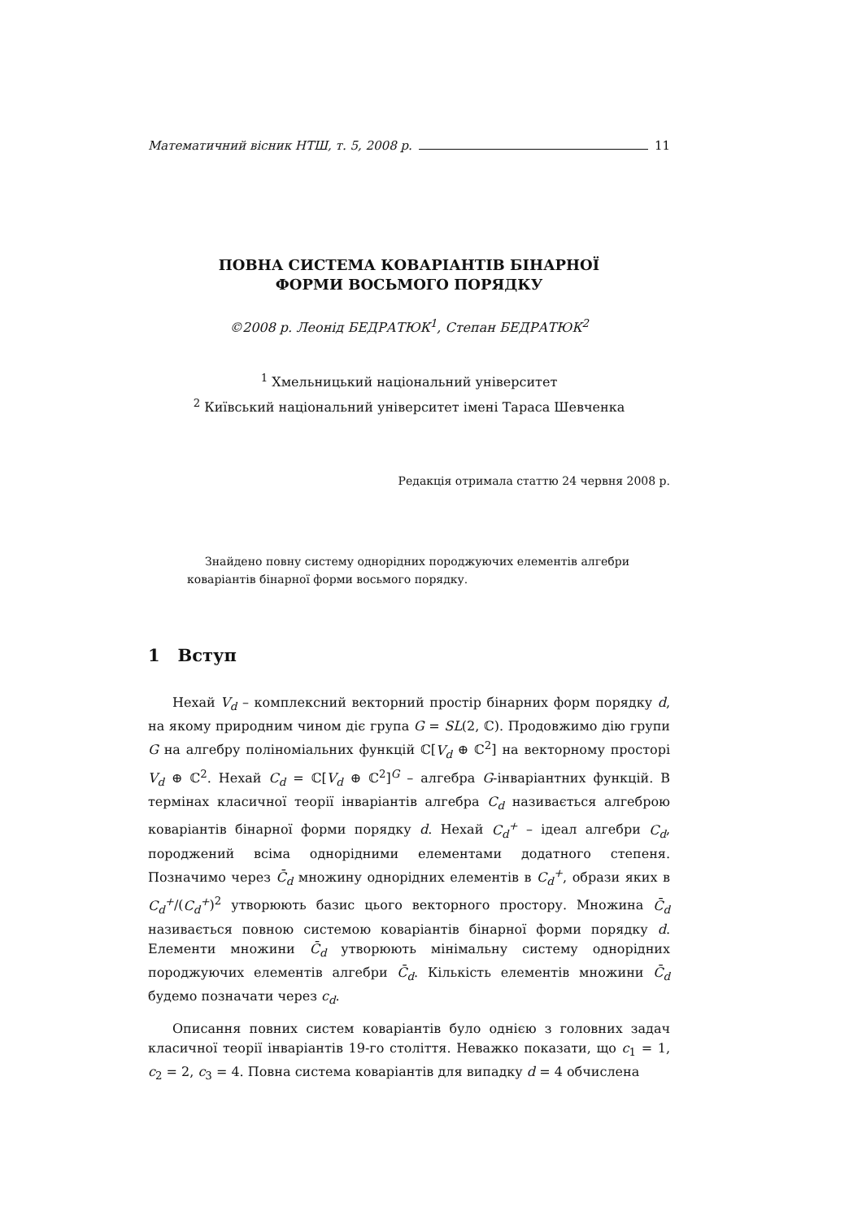Математичний вісник НТШ, т. 5, 2008 р. 11
ПОВНА СИСТЕМА КОВАРІАНТІВ БІНАРНОЇ
ФОРМИ ВОСЬМОГО ПОРЯДКУ
©2008 р. Леонід БЕДРАТЮК<sup>1</sup>, Степан БЕДРАТЮК<sup>2</sup>
<sup>1</sup> Хмельницький національний університет
<sup>2</sup> Київський національний університет імені Тараса Шевченка
Редакція отримала статтю 24 червня 2008 р.
Знайдено повну систему однорідних породжуючих елементів алгебри коваріантів бінарної форми восьмого порядку.
1 Вступ
Нехай V<sub>d</sub> – комплексний векторний простір бінарних форм порядку d, на якому природним чином діє група G = SL(2, ℂ). Продовжимо дію групи G на алгебру поліноміальних функцій ℂ[V<sub>d</sub> ⊕ ℂ<sup>2</sup>] на векторному просторі V<sub>d</sub> ⊕ ℂ<sup>2</sup>. Нехай C<sub>d</sub> = ℂ[V<sub>d</sub> ⊕ ℂ<sup>2</sup>]<sup>G</sup> – алгебра G-інваріантних функцій. В термінах класичної теорії інваріантів алгебра C<sub>d</sub> називається алгеброю коваріантів бінарної форми порядку d. Нехай C<sub>d</sub><sup>+</sup> – ідеал алгебри C<sub>d</sub>, породжений всіма однорідними елементами додатного степеня. Позначимо через C̄<sub>d</sub> множину однорідних елементів в C<sub>d</sub><sup>+</sup>, образи яких в C<sub>d</sub><sup>+</sup>/(C<sub>d</sub><sup>+</sup>)<sup>2</sup> утворюють базис цього векторного простору. Множина C̄<sub>d</sub> називається повною системою коваріантів бінарної форми порядку d. Елементи множини C̄<sub>d</sub> утворюють мінімальну систему однорідних породжуючих елементів алгебри C̄<sub>d</sub>. Кількість елементів множини C̄<sub>d</sub> будемо позначати через c<sub>d</sub>.
Описання повних систем коваріантів було однією з головних задач класичної теорії інваріантів 19-го століття. Неважко показати, що c<sub>1</sub> = 1, c<sub>2</sub> = 2, c<sub>3</sub> = 4. Повна система коваріантів для випадку d = 4 обчислена